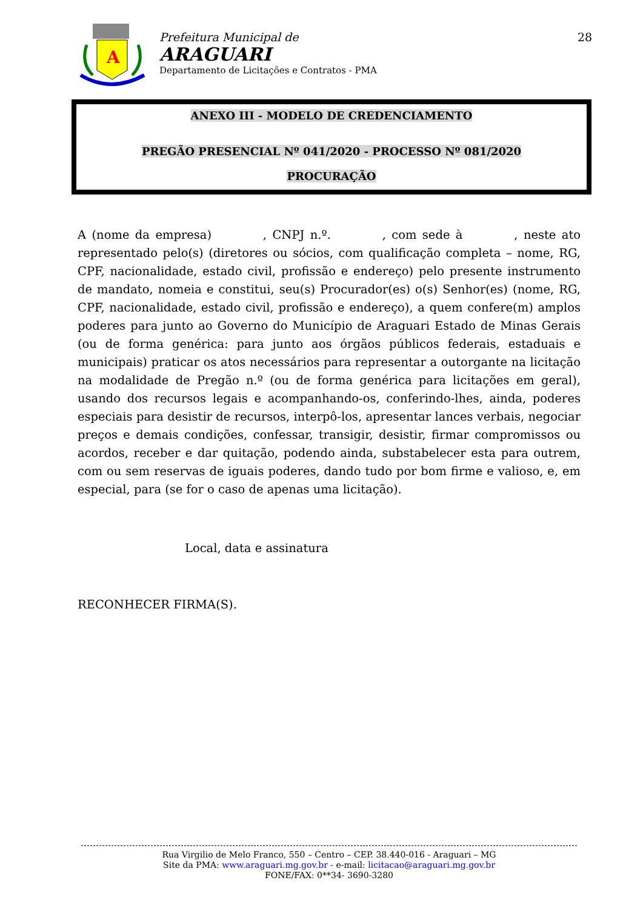A
Prefeitura Municipal de
ARAGUARI
Departamento de Licitações e Contratos - PMA
28
ANEXO III - MODELO DE CREDENCIAMENTO
PREGÃO PRESENCIAL Nº 041/2020 - PROCESSO Nº 081/2020
PROCURAÇÃO
A (nome da empresa) , CNPJ n.º. , com sede à , neste ato representado pelo(s) (diretores ou sócios, com qualificação completa – nome, RG, CPF, nacionalidade, estado civil, profissão e endereço) pelo presente instrumento de mandato, nomeia e constitui, seu(s) Procurador(es) o(s) Senhor(es) (nome, RG, CPF, nacionalidade, estado civil, profissão e endereço), a quem confere(m) amplos poderes para junto ao Governo do Município de Araguari Estado de Minas Gerais (ou de forma genérica: para junto aos órgãos públicos federais, estaduais e municipais) praticar os atos necessários para representar a outorgante na licitação na modalidade de Pregão n.º (ou de forma genérica para licitações em geral), usando dos recursos legais e acompanhando-os, conferindo-lhes, ainda, poderes especiais para desistir de recursos, interpô-los, apresentar lances verbais, negociar preços e demais condições, confessar, transigir, desistir, firmar compromissos ou acordos, receber e dar quitação, podendo ainda, substabelecer esta para outrem, com ou sem reservas de iguais poderes, dando tudo por bom firme e valioso, e, em especial, para (se for o caso de apenas uma licitação).
Local, data e assinatura
RECONHECER FIRMA(S).
Rua Virgilio de Melo Franco, 550 – Centro – CEP. 38.440-016 - Araguari – MG
Site da PMA: www.araguari.mg.gov.br - e-mail: licitacao@araguari.mg.gov.br
FONE/FAX: 0**34- 3690-3280